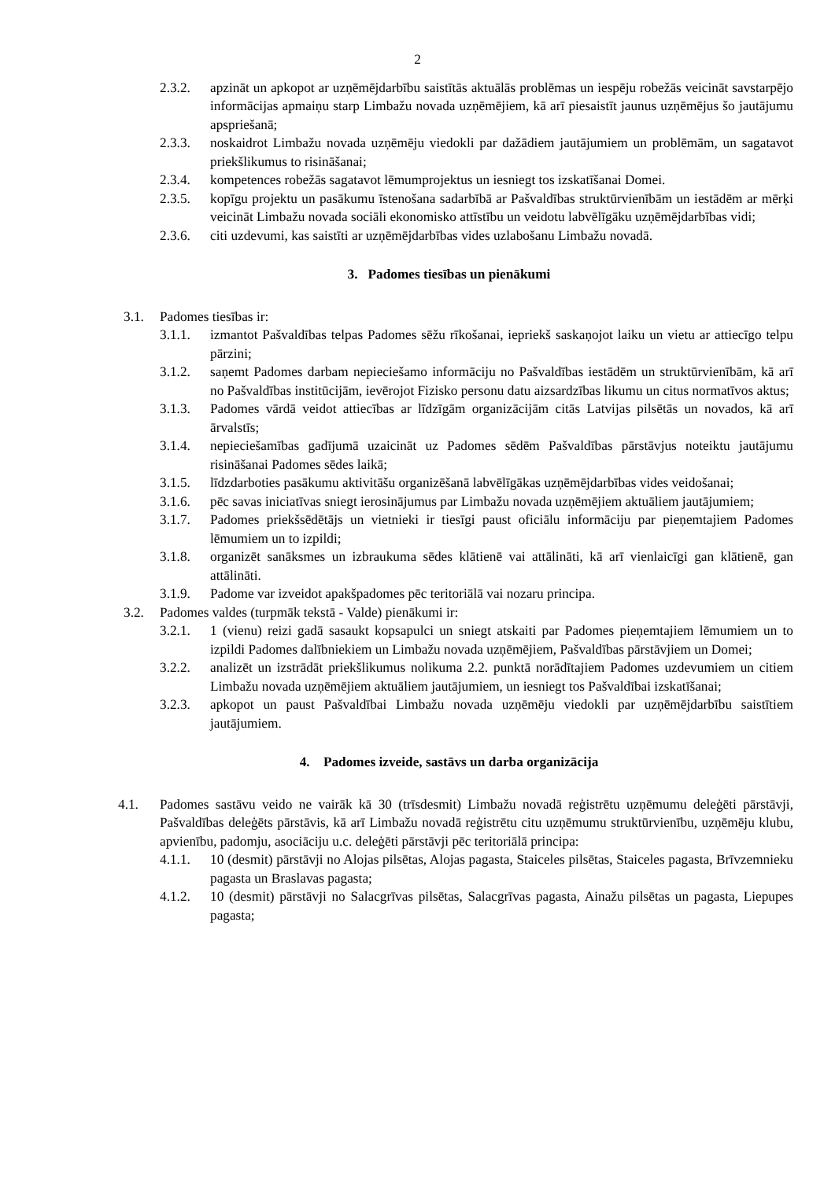2
2.3.2. apzināt un apkopot ar uzņēmējdarbību saistītās aktuālās problēmas un iespēju robežās veicināt savstarpējo informācijas apmaiņu starp Limbažu novada uzņēmējiem, kā arī piesaistīt jaunus uzņēmējus šo jautājumu apspriešanā;
2.3.3. noskaidrot Limbažu novada uzņēmēju viedokli par dažādiem jautājumiem un problēmām, un sagatavot priekšlikumus to risināšanai;
2.3.4. kompetences robežās sagatavot lēmumprojektus un iesniegt tos izskatīšanai Domei.
2.3.5. kopīgu projektu un pasākumu īstenošana sadarbībā ar Pašvaldības struktūrvienībām un iestādēm ar mērķi veicināt Limbažu novada sociāli ekonomisko attīstību un veidotu labvēlīgāku uzņēmējdarbības vidi;
2.3.6. citi uzdevumi, kas saistīti ar uzņēmējdarbības vides uzlabošanu Limbažu novadā.
3. Padomes tiesības un pienākumi
3.1. Padomes tiesības ir:
3.1.1. izmantot Pašvaldības telpas Padomes sēžu rīkošanai, iepriekš saskaņojot laiku un vietu ar attiecīgo telpu pārzini;
3.1.2. saņemt Padomes darbam nepieciešamo informāciju no Pašvaldības iestādēm un struktūrvienībām, kā arī no Pašvaldības institūcijām, ievērojot Fizisko personu datu aizsardzības likumu un citus normatīvos aktus;
3.1.3. Padomes vārdā veidot attiecības ar līdzīgām organizācijām citās Latvijas pilsētās un novados, kā arī ārvalstīs;
3.1.4. nepieciešamības gadījumā uzaicināt uz Padomes sēdēm Pašvaldības pārstāvjus noteiktu jautājumu risināšanai Padomes sēdes laikā;
3.1.5. līdzdarboties pasākumu aktivitāšu organizēšanā labvēlīgākas uzņēmējdarbības vides veidošanai;
3.1.6. pēc savas iniciatīvas sniegt ierosinājumus par Limbažu novada uzņēmējiem aktuāliem jautājumiem;
3.1.7. Padomes priekšsēdētājs un vietnieki ir tiesīgi paust oficiālu informāciju par pieņemtajiem Padomes lēmumiem un to izpildi;
3.1.8. organizēt sanāksmes un izbraukuma sēdes klātienē vai attālināti, kā arī vienlaicīgi gan klātienē, gan attālināti.
3.1.9. Padome var izveidot apakšpadomes pēc teritoriālā vai nozaru principa.
3.2. Padomes valdes (turpmāk tekstā - Valde) pienākumi ir:
3.2.1. 1 (vienu) reizi gadā sasaukt kopsapulci un sniegt atskaiti par Padomes pieņemtajiem lēmumiem un to izpildi Padomes dalībniekiem un Limbažu novada uzņēmējiem, Pašvaldības pārstāvjiem un Domei;
3.2.2. analizēt un izstrādāt priekšlikumus nolikuma 2.2. punktā norādītajiem Padomes uzdevumiem un citiem Limbažu novada uzņēmējiem aktuāliem jautājumiem, un iesniegt tos Pašvaldībai izskatīšanai;
3.2.3. apkopot un paust Pašvaldībai Limbažu novada uzņēmēju viedokli par uzņēmējdarbību saistītiem jautājumiem.
4. Padomes izveide, sastāvs un darba organizācija
4.1. Padomes sastāvu veido ne vairāk kā 30 (trīsdesmit) Limbažu novadā reģistrētu uzņēmumu deleģēti pārstāvji, Pašvaldības deleģēts pārstāvis, kā arī Limbažu novadā reģistrētu citu uzņēmumu struktūrvienību, uzņēmēju klubu, apvienību, padomju, asociāciju u.c. deleģēti pārstāvji pēc teritoriālā principa:
4.1.1. 10 (desmit) pārstāvji no Alojas pilsētas, Alojas pagasta, Staiceles pilsētas, Staiceles pagasta, Brīvzemnieku pagasta un Braslavas pagasta;
4.1.2. 10 (desmit) pārstāvji no Salacgrīvas pilsētas, Salacgrīvas pagasta, Ainažu pilsētas un pagasta, Liepupes pagasta;